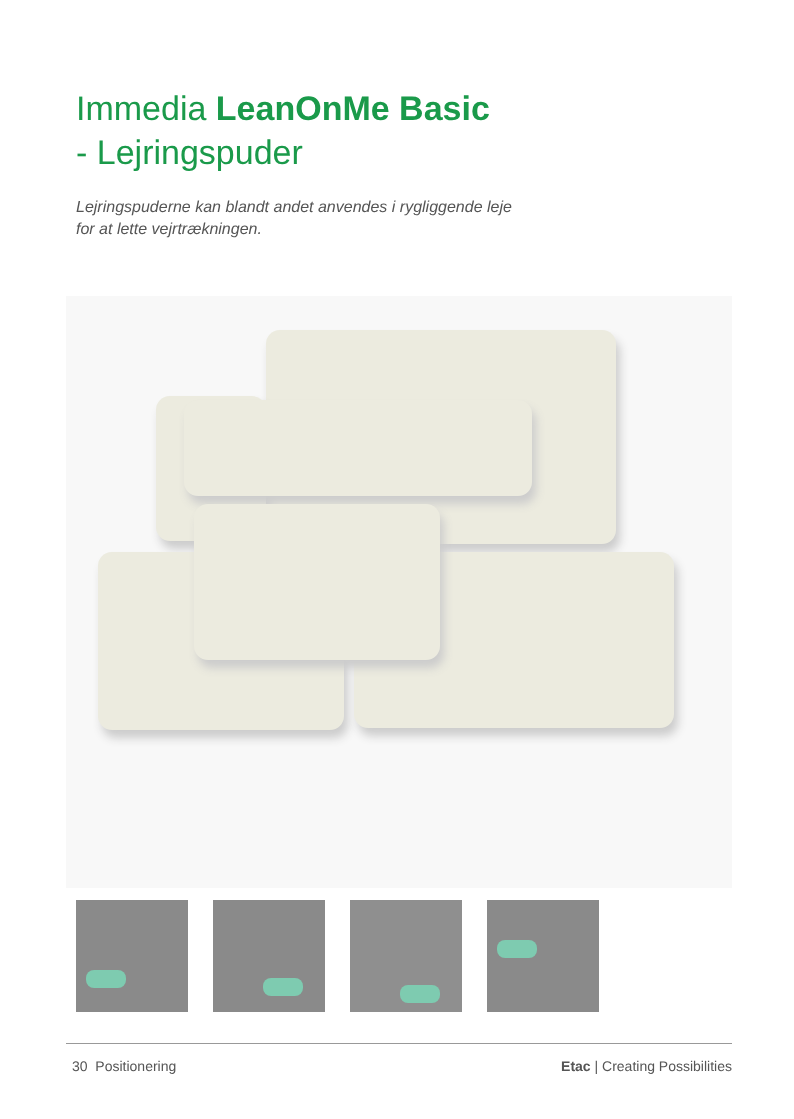Immedia LeanOnMe Basic
- Lejringspuder
Lejringspuderne kan blandt andet anvendes i rygliggende leje
for at lette vejrtrækningen.
30 Positionering Etac | Creating Possibilities